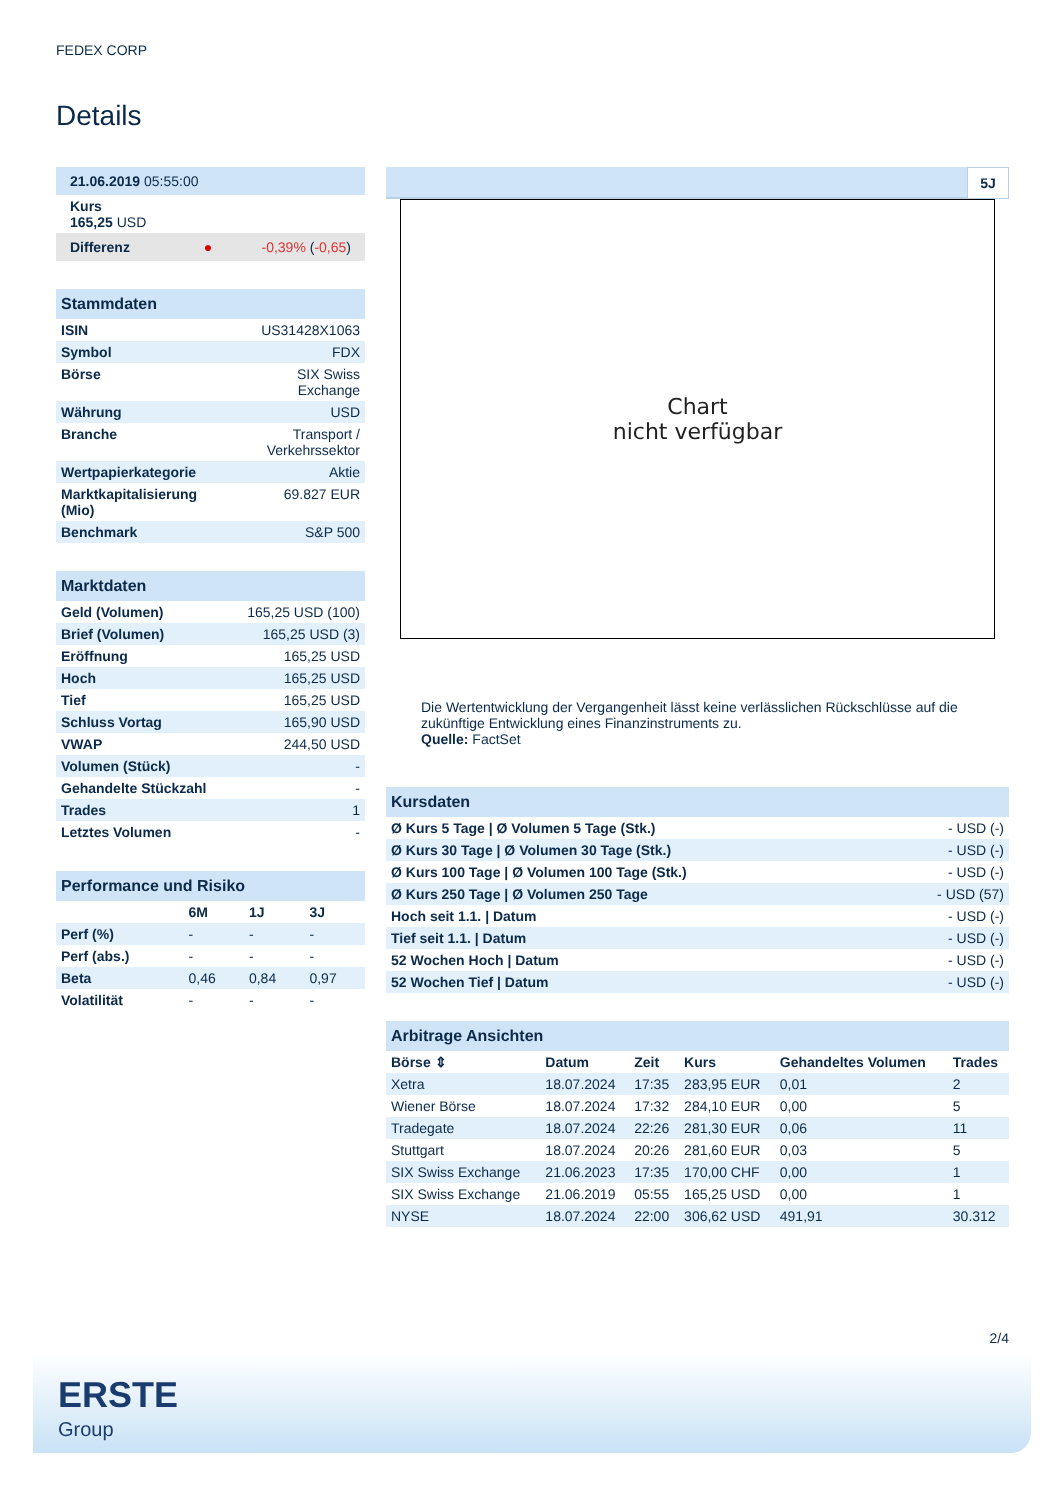FEDEX CORP
Details
| 21.06.2019 05:55:00 |
| Kurs 165,25 USD |
| Differenz ● -0,39% ( -0,65 ) |
| Stammdaten | |
| ISIN | US31428X1063 |
| Symbol | FDX |
| Börse | SIX Swiss Exchange |
| Währung | USD |
| Branche | Transport / Verkehrssektor |
| Wertpapierkategorie | Aktie |
| Marktkapitalisierung (Mio) | 69.827 EUR |
| Benchmark | S&P 500 |
| Marktdaten | |
| Geld (Volumen) | 165,25 USD (100) |
| Brief (Volumen) | 165,25 USD (3) |
| Eröffnung | 165,25 USD |
| Hoch | 165,25 USD |
| Tief | 165,25 USD |
| Schluss Vortag | 165,90 USD |
| VWAP | 244,50 USD |
| Volumen (Stück) | - |
| Gehandelte Stückzahl | - |
| Trades | 1 |
| Letztes Volumen | - |
| Performance und Risiko | | | |
| | 6M | 1J | 3J |
| Perf (%) | - | - | - |
| Perf (abs.) | - | - | - |
| Beta | 0,46 | 0,84 | 0,97 |
| Volatilität | - | - | - |
5J
Chart
nicht verfügbar
Die Wertentwicklung der Vergangenheit lässt keine verlässlichen Rückschlüsse auf die zukünftige Entwicklung eines Finanzinstruments zu.
Quelle: FactSet
| Kursdaten | |
| Ø Kurs 5 Tage / Ø Volumen 5 Tage (Stk.) | - USD (-) |
| Ø Kurs 30 Tage / Ø Volumen 30 Tage (Stk.) | - USD (-) |
| Ø Kurs 100 Tage / Ø Volumen 100 Tage (Stk.) | - USD (-) |
| Ø Kurs 250 Tage / Ø Volumen 250 Tage | - USD (57) |
| Hoch seit 1.1. / Datum | - USD (-) |
| Tief seit 1.1. / Datum | - USD (-) |
| 52 Wochen Hoch / Datum | - USD (-) |
| 52 Wochen Tief / Datum | - USD (-) |
| Arbitrage Ansichten | | | | | |
| Börse ⇕ | Datum | Zeit | Kurs | Gehandeltes Volumen | Trades |
| Xetra | 18.07.2024 | 17:35 | 283,95 EUR | 0,01 | 2 |
| Wiener Börse | 18.07.2024 | 17:32 | 284,10 EUR | 0,00 | 5 |
| Tradegate | 18.07.2024 | 22:26 | 281,30 EUR | 0,06 | 11 |
| Stuttgart | 18.07.2024 | 20:26 | 281,60 EUR | 0,03 | 5 |
| SIX Swiss Exchange | 21.06.2023 | 17:35 | 170,00 CHF | 0,00 | 1 |
| SIX Swiss Exchange | 21.06.2019 | 05:55 | 165,25 USD | 0,00 | 1 |
| NYSE | 18.07.2024 | 22:00 | 306,62 USD | 491,91 | 30.312 |
2/4
ERSTE
Group